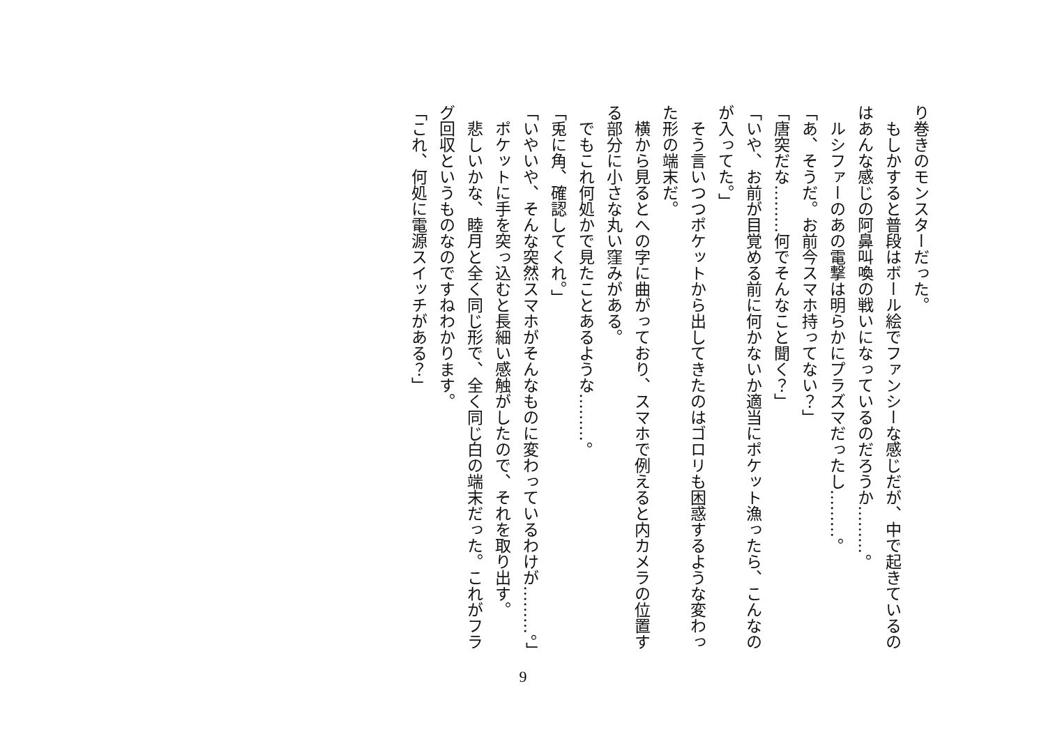り巻きのモンスターだった。
　もしかすると普段はボール絵でファンシーな感じだが、中で起きているのはあんな感じの阿鼻叫喚の戦いになっているのだろうか………。
　ルシファーのあの電撃は明らかにプラズマだったし………。
「あ、そうだ。お前今スマホ持ってない？」
「唐突だな………何でそんなこと聞く？」
「いや、お前が目覚める前に何かないか適当にポケット漁ったら、こんなのが入ってた。」
　そう言いつつポケットから出してきたのはゴロリも困惑するような変わった形の端末だ。
　横から見るとへの字に曲がっており、スマホで例えると内カメラの位置する部分に小さな丸い窪みがある。
　でもこれ何処かで見たことあるような………。
「兎に角、確認してくれ。」
「いやいや、そんな突然スマホがそんなものに変わっているわけが………。」
　ポケットに手を突っ込むと長細い感触がしたので、それを取り出す。
　悲しいかな、睦月と全く同じ形で、全く同じ白の端末だった。これがフラグ回収というものなのですねわかります。
「これ、何処に電源スイッチがある？」
9